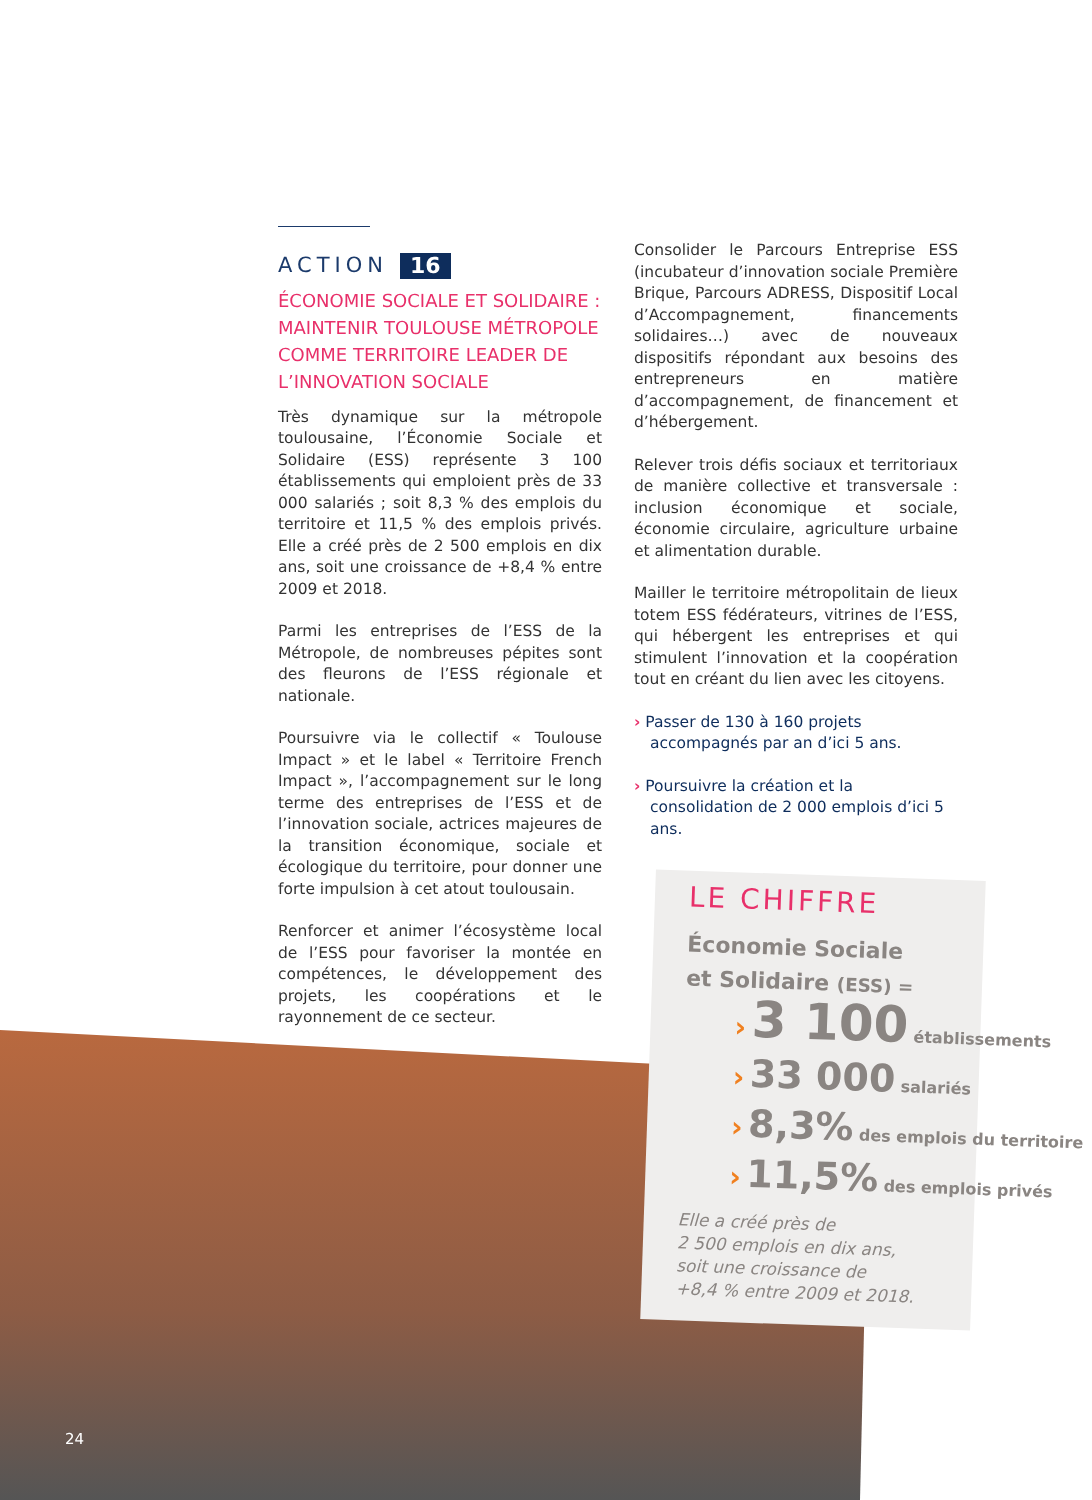ACTION 16
ÉCONOMIE SOCIALE ET SOLIDAIRE : MAINTENIR TOULOUSE MÉTROPOLE COMME TERRITOIRE LEADER DE L’INNOVATION SOCIALE
Très dynamique sur la métropole toulousaine, l’Économie Sociale et Solidaire (ESS) représente 3 100 établissements qui emploient près de 33 000 salariés ; soit 8,3 % des emplois du territoire et 11,5 % des emplois privés. Elle a créé près de 2 500 emplois en dix ans, soit une croissance de +8,4 % entre 2009 et 2018.
Parmi les entreprises de l’ESS de la Métropole, de nombreuses pépites sont des fleurons de l’ESS régionale et nationale.
Poursuivre via le collectif « Toulouse Impact » et le label « Territoire French Impact », l’accompagnement sur le long terme des entreprises de l’ESS et de l’innovation sociale, actrices majeures de la transition économique, sociale et écologique du territoire, pour donner une forte impulsion à cet atout toulousain.
Renforcer et animer l’écosystème local de l’ESS pour favoriser la montée en compétences, le développement des projets, les coopérations et le rayonnement de ce secteur.
Consolider le Parcours Entreprise ESS (incubateur d’innovation sociale Première Brique, Parcours ADRESS, Dispositif Local d’Accompagnement, financements solidaires…) avec de nouveaux dispositifs répondant aux besoins des entrepreneurs en matière d’accompagnement, de financement et d’hébergement.
Relever trois défis sociaux et territoriaux de manière collective et transversale : inclusion économique et sociale, économie circulaire, agriculture urbaine et alimentation durable.
Mailler le territoire métropolitain de lieux totem ESS fédérateurs, vitrines de l’ESS, qui hébergent les entreprises et qui stimulent l’innovation et la coopération tout en créant du lien avec les citoyens.
› Passer de 130 à 160 projets accompagnés par an d’ici 5 ans.
› Poursuivre la création et la consolidation de 2 000 emplois d’ici 5 ans.
LE CHIFFRE
Économie Sociale
et Solidaire (ESS) =
› 3 100 établissements
› 33 000 salariés
› 8,3% des emplois du territoire
› 11,5% des emplois privés
Elle a créé près de
2 500 emplois en dix ans,
soit une croissance de
+8,4 % entre 2009 et 2018.
24